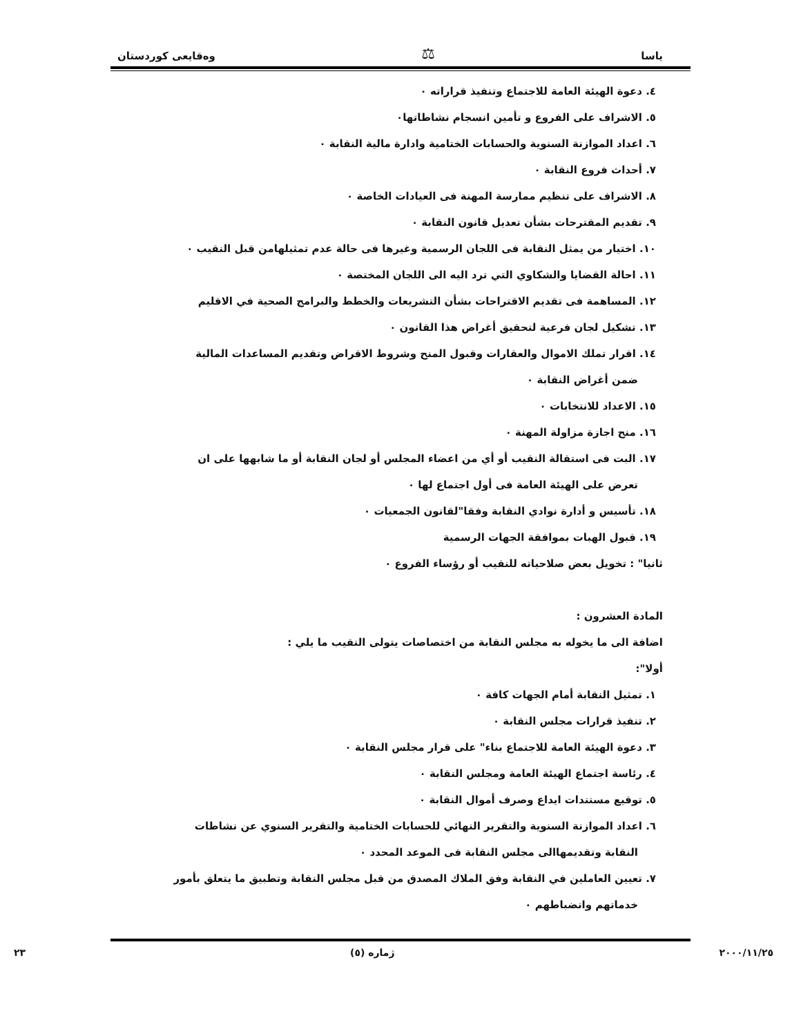ياسا ⚖ وەقايعى كوردستان
٤. دعوة الهيئة العامة للاجتماع وتنفيذ قراراته ٠
٥. الاشراف على الفروع و تأمين انسجام نشاطاتها٠
٦. اعداد الموازنة السنوية والحسابات الختامية وادارة مالية النقابة ٠
٧. أحداث فروع النقابة ٠
٨. الاشراف على تنظيم ممارسة المهنة فى العيادات الخاصة ٠
٩. تقديم المقترحات بشأن تعديل قانون النقابة ٠
١٠. اختيار من يمثل النقابة فى اللجان الرسمية وغيرها فى حالة عدم تمثيلهامن قبل النقيب ٠
١١. احالة القضايا والشكاوي التي ترد اليه الى اللجان المختصة ٠
١٢. المساهمة فى تقديم الاقتراحات بشأن التشريعات والخطط والبرامج الصحية في الاقليم
١٣. تشكيل لجان فرعية لتحقيق أغراض هذا القانون ٠
١٤. اقرار تملك الاموال والعقارات وقبول المنح وشروط الاقراض وتقديم المساعدات المالية
ضمن أغراض النقابة ٠
١٥. الاعداد للانتخابات ٠
١٦. منح اجازة مزاولة المهنة ٠
١٧. البت فى استقالة النقيب أو أي من اعضاء المجلس أو لجان النقابة أو ما شابهها على ان
تعرض على الهيئة العامة فى أول اجتماع لها ٠
١٨. تأسيس و أدارة نوادي النقابة وفقا"لقانون الجمعيات ٠
١٩. قبول الهبات بموافقة الجهات الرسمية
ثانيا" : تخويل بعض صلاحياته للنقيب أو رؤساء الفروع ٠
المادة العشرون :
اضافة الى ما يخوله به مجلس النقابة من اختصاصات يتولى النقيب ما يلي :
أولا":
١. تمثيل النقابة أمام الجهات كافة ٠
٢. تنفيذ قرارات مجلس النقابة ٠
٣. دعوة الهيئة العامة للاجتماع بناء" على قرار مجلس النقابة ٠
٤. رئاسة اجتماع الهيئة العامة ومجلس النقابة ٠
٥. توقيع مستندات ايداع وصرف أموال النقابة ٠
٦. اعداد الموازنة السنوية والتقرير النهائي للحسابات الختامية والتقرير السنوي عن نشاطات
النقابة وتقديمهاالى مجلس النقابة فى الموعد المحدد ٠
٧. تعيين العاملين في النقابة وفق الملاك المصدق من قبل مجلس النقابة وتطبيق ما يتعلق بأمور
خدماتهم وانضباطهم ٠
٢٠٠٠/١١/٢٥ ژمارە (٥) ٢٣